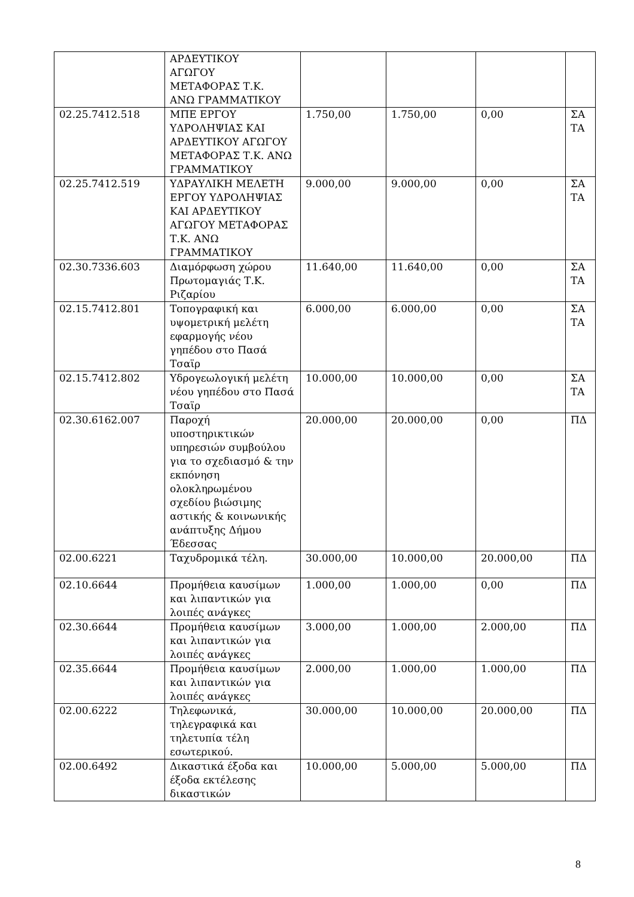| | ΑΡΔΕΥΤΙΚΟΥ ΑΓΩΓΟΥ ΜΕΤΑΦΟΡΑΣ Τ.Κ. ΑΝΩ ΓΡΑΜΜΑΤΙΚΟΥ | | | | |
| 02.25.7412.518 | ΜΠΕ ΕΡΓΟΥ ΥΔΡΟΛΗΨΙΑΣ ΚΑΙ ΑΡΔΕΥΤΙΚΟΥ ΑΓΩΓΟΥ ΜΕΤΑΦΟΡΑΣ Τ.Κ. ΑΝΩ ΓΡΑΜΜΑΤΙΚΟΥ | 1.750,00 | 1.750,00 | 0,00 | ΣΑ ΤΑ |
| 02.25.7412.519 | ΥΔΡΑΥΛΙΚΗ ΜΕΛΕΤΗ ΕΡΓΟΥ ΥΔΡΟΛΗΨΙΑΣ ΚΑΙ ΑΡΔΕΥΤΙΚΟΥ ΑΓΩΓΟΥ ΜΕΤΑΦΟΡΑΣ Τ.Κ. ΑΝΩ ΓΡΑΜΜΑΤΙΚΟΥ | 9.000,00 | 9.000,00 | 0,00 | ΣΑ ΤΑ |
| 02.30.7336.603 | Διαμόρφωση χώρου Πρωτομαγιάς Τ.Κ. Ριζαρίου | 11.640,00 | 11.640,00 | 0,00 | ΣΑ ΤΑ |
| 02.15.7412.801 | Τοπογραφική και υψομετρική μελέτη εφαρμογής νέου γηπέδου στο Πασά Τσαϊρ | 6.000,00 | 6.000,00 | 0,00 | ΣΑ ΤΑ |
| 02.15.7412.802 | Υδρογεωλογική μελέτη νέου γηπέδου στο Πασά Τσαϊρ | 10.000,00 | 10.000,00 | 0,00 | ΣΑ ΤΑ |
| 02.30.6162.007 | Παροχή υποστηρικτικών υπηρεσιών συμβούλου για το σχεδιασμό & την εκπόνηση ολοκληρωμένου σχεδίου βιώσιμης αστικής & κοινωνικής ανάπτυξης Δήμου Έδεσσας | 20.000,00 | 20.000,00 | 0,00 | ΠΔ |
| 02.00.6221 | Ταχυδρομικά τέλη. | 30.000,00 | 10.000,00 | 20.000,00 | ΠΔ |
| 02.10.6644 | Προμήθεια καυσίμων και λιπαντικών για λοιπές ανάγκες | 1.000,00 | 1.000,00 | 0,00 | ΠΔ |
| 02.30.6644 | Προμήθεια καυσίμων και λιπαντικών για λοιπές ανάγκες | 3.000,00 | 1.000,00 | 2.000,00 | ΠΔ |
| 02.35.6644 | Προμήθεια καυσίμων και λιπαντικών για λοιπές ανάγκες | 2.000,00 | 1.000,00 | 1.000,00 | ΠΔ |
| 02.00.6222 | Τηλεφωνικά, τηλεγραφικά και τηλετυπία τέλη εσωτερικού. | 30.000,00 | 10.000,00 | 20.000,00 | ΠΔ |
| 02.00.6492 | Δικαστικά έξοδα και έξοδα εκτέλεσης δικαστικών | 10.000,00 | 5.000,00 | 5.000,00 | ΠΔ |
8